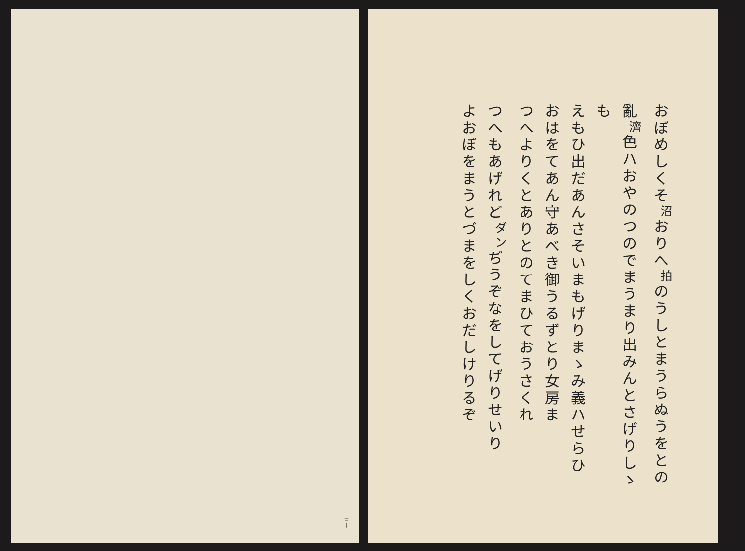三十
おぼめしくそ<sup>沼</sup>おりへ<sup>拍</sup>のうしとまうらぬうをとの
亂<sup>濟</sup>色ハおやのつのでまうまり出みんとさげりしゝも
えもひ出だあんさそいまもげりまゝみ義ハせらひ
おはをてあん守あべき御うるずとり女房ま
つへよりくとありとのてまひておうさくれ
つへもあげれど<sup>ダン</sup>ぢうぞなをしてげりせいり
よおぼをまうとづまをしくおだしけりるぞ